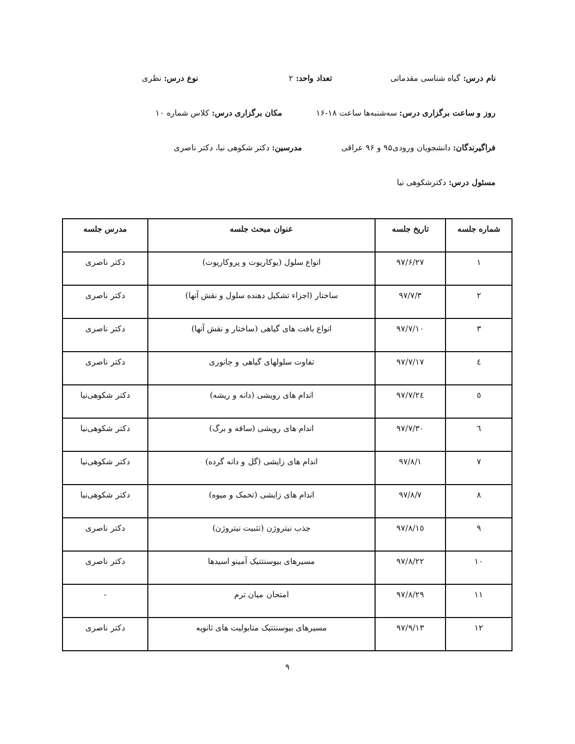نام درس: گیاه شناسی مقدماتی تعداد واحد: ۲ نوع درس: نظری
روز و ساعت برگزاری درس: سه‌شنبه‌ها ساعت ۱۸-۱۶ مکان برگزاری درس: کلاس شماره ۱۰
فراگیرندگان: دانشجویان ورودی۹۵ و ۹۶ عراقی مدرسین: دکتر شکوهی نیا، دکتر ناصری
مسئول درس: دکترشکوهی نیا
| شماره جلسه | تاریخ جلسه | عنوان مبحث جلسه | مدرس جلسه |
| --- | --- | --- | --- |
| ۱ | ۹۷/۶/۲۷ | انواع سلول (یوکاریوت و پروکاریوت) | دکتر ناصری |
| ۲ | ۹۷/۷/۳ | ساختار (اجزاء تشکیل دهنده سلول و نقش آنها) | دکتر ناصری |
| ۳ | ۹۷/۷/۱۰ | انواع بافت های گیاهی (ساختار و نقش آنها) | دکتر ناصری |
| ٤ | ۹۷/۷/۱۷ | تفاوت سلولهای گیاهی و جانوری | دکتر ناصری |
| ٥ | ۹۷/۷/۲٤ | اندام های رویشی (دانه و ریشه) | دکتر شکوهی‌نیا |
| ٦ | ۹۷/۷/۳۰ | اندام های رویشی (ساقه و برگ) | دکتر شکوهی‌نیا |
| ۷ | ۹۷/۸/۱ | اندام های زایشی (گل و دانه گرده) | دکتر شکوهی‌نیا |
| ۸ | ۹۷/۸/۷ | اندام های زایشی (تخمک و میوه) | دکتر شکوهی‌نیا |
| ۹ | ۹۷/۸/۱٥ | جذب نیتروژن (تثبیت نیتروژن) | دکتر ناصری |
| ۱۰ | ۹۷/۸/۲۲ | مسیرهای بیوسنتتیک آمینو اسیدها | دکتر ناصری |
| ۱۱ | ۹۷/۸/۲۹ | امتحان میان ترم | - |
| ۱۲ | ۹۷/۹/۱۳ | مسیرهای بیوسنتتیک متابولیت های ثانویه | دکتر ناصری |
۹